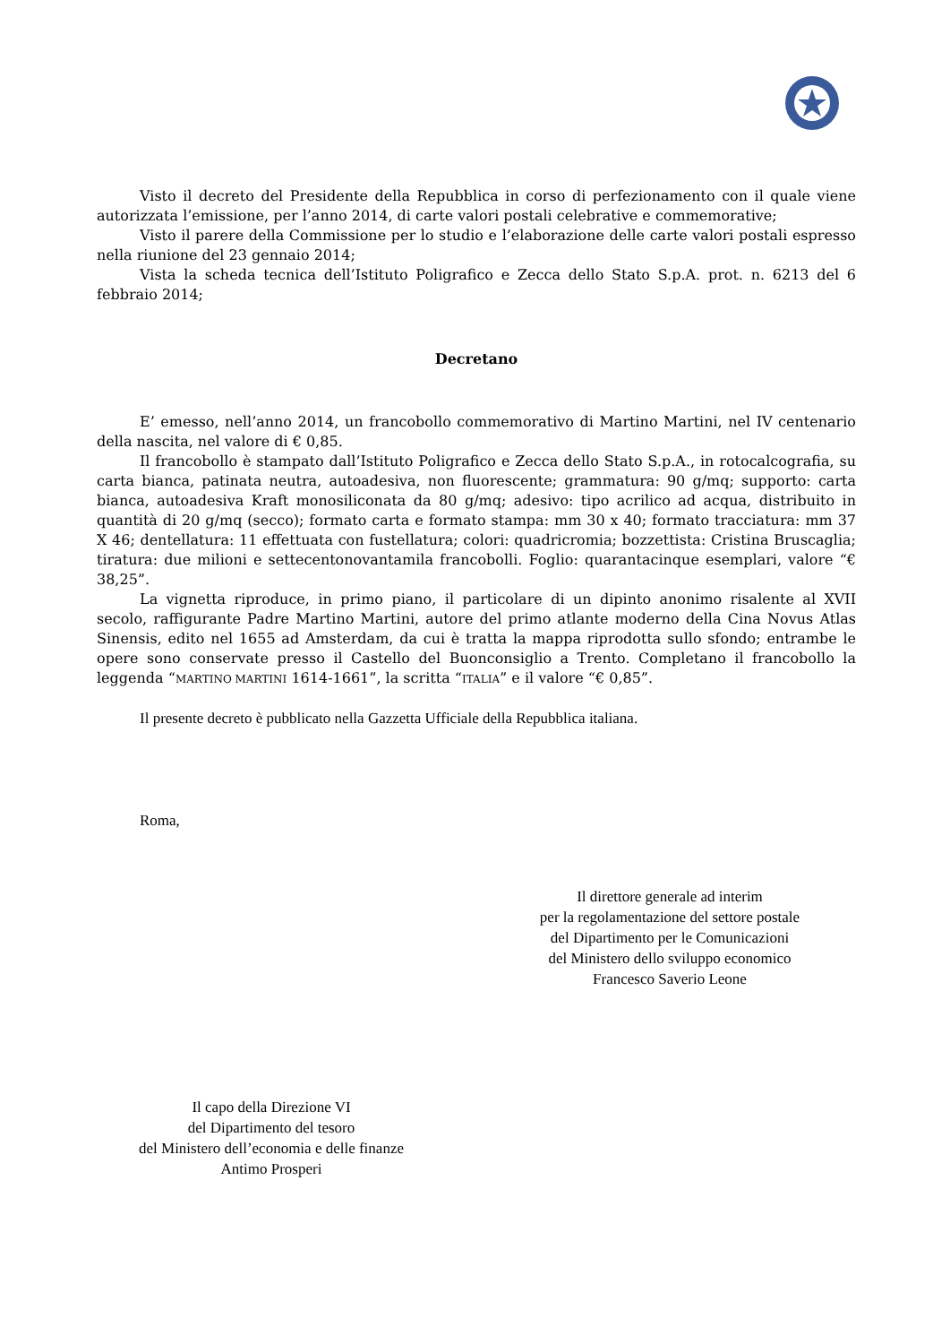Visto il decreto del Presidente della Repubblica in corso di perfezionamento con il quale viene autorizzata l’emissione, per l’anno 2014, di carte valori postali celebrative e commemorative;
Visto il parere della Commissione per lo studio e l’elaborazione delle carte valori postali espresso nella riunione del 23 gennaio 2014;
Vista la scheda tecnica dell’Istituto Poligrafico e Zecca dello Stato S.p.A. prot. n. 6213 del 6 febbraio 2014;
Decretano
E’ emesso, nell’anno 2014, un francobollo commemorativo di Martino Martini, nel IV centenario della nascita, nel valore di € 0,85.
Il francobollo è stampato dall’Istituto Poligrafico e Zecca dello Stato S.p.A., in rotocalcografia, su carta bianca, patinata neutra, autoadesiva, non fluorescente; grammatura: 90 g/mq; supporto: carta bianca, autoadesiva Kraft monosiliconata da 80 g/mq; adesivo: tipo acrilico ad acqua, distribuito in quantità di 20 g/mq (secco); formato carta e formato stampa: mm 30 x 40; formato tracciatura: mm 37 X 46; dentellatura: 11 effettuata con fustellatura; colori: quadricromia; bozzettista: Cristina Bruscaglia; tiratura: due milioni e settecentonovantamila francobolli. Foglio: quarantacinque esemplari, valore “€ 38,25”.
La vignetta riproduce, in primo piano, il particolare di un dipinto anonimo risalente al XVII secolo, raffigurante Padre Martino Martini, autore del primo atlante moderno della Cina Novus Atlas Sinensis, edito nel 1655 ad Amsterdam, da cui è tratta la mappa riprodotta sullo sfondo; entrambe le opere sono conservate presso il Castello del Buonconsiglio a Trento. Completano il francobollo la leggenda “MARTINO MARTINI 1614-1661”, la scritta “ITALIA” e il valore “€ 0,85”.
Il presente decreto è pubblicato nella Gazzetta Ufficiale della Repubblica italiana.
Roma,
Il direttore generale ad interim
per la regolamentazione del settore postale
del Dipartimento per le Comunicazioni
del Ministero dello sviluppo economico
Francesco Saverio Leone
Il capo della Direzione VI
del Dipartimento del tesoro
del Ministero dell’economia e delle finanze
Antimo Prosperi